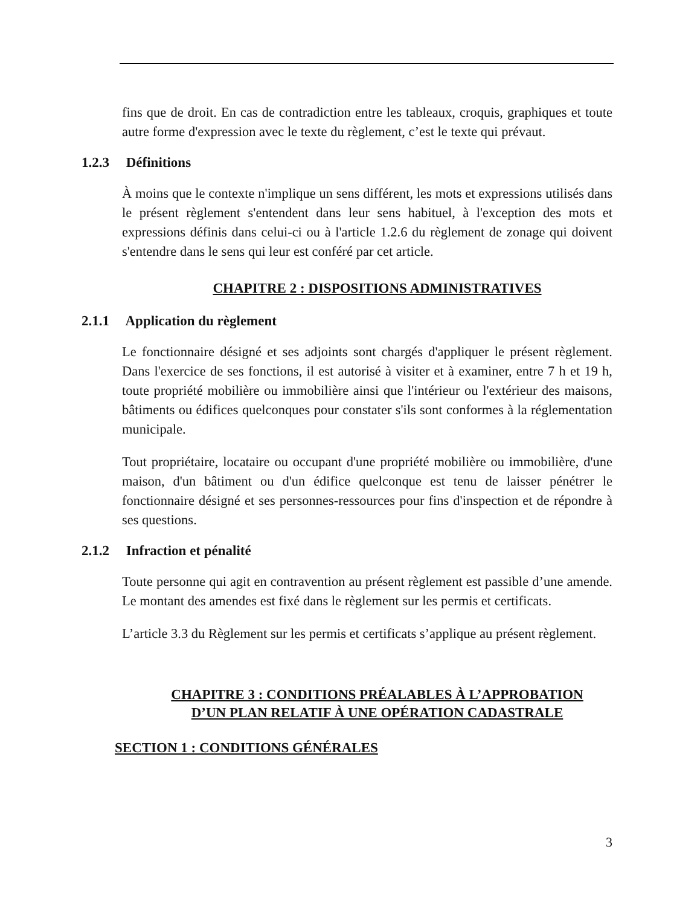fins que de droit. En cas de contradiction entre les tableaux, croquis, graphiques et toute autre forme d'expression avec le texte du règlement, c’est le texte qui prévaut.
1.2.3 Définitions
À moins que le contexte n'implique un sens différent, les mots et expressions utilisés dans le présent règlement s'entendent dans leur sens habituel, à l'exception des mots et expressions définis dans celui-ci ou à l'article 1.2.6 du règlement de zonage qui doivent s'entendre dans le sens qui leur est conféré par cet article.
CHAPITRE 2 : DISPOSITIONS ADMINISTRATIVES
2.1.1 Application du règlement
Le fonctionnaire désigné et ses adjoints sont chargés d'appliquer le présent règlement. Dans l'exercice de ses fonctions, il est autorisé à visiter et à examiner, entre 7 h et 19 h, toute propriété mobilière ou immobilière ainsi que l'intérieur ou l'extérieur des maisons, bâtiments ou édifices quelconques pour constater s'ils sont conformes à la réglementation municipale.
Tout propriétaire, locataire ou occupant d'une propriété mobilière ou immobilière, d'une maison, d'un bâtiment ou d'un édifice quelconque est tenu de laisser pénétrer le fonctionnaire désigné et ses personnes-ressources pour fins d'inspection et de répondre à ses questions.
2.1.2 Infraction et pénalité
Toute personne qui agit en contravention au présent règlement est passible d’une amende. Le montant des amendes est fixé dans le règlement sur les permis et certificats.
L’article 3.3 du Règlement sur les permis et certificats s’applique au présent règlement.
CHAPITRE 3 : CONDITIONS PRÉALABLES À L’APPROBATION
D’UN PLAN RELATIF À UNE OPÉRATION CADASTRALE
SECTION 1 : CONDITIONS GÉNÉRALES
3